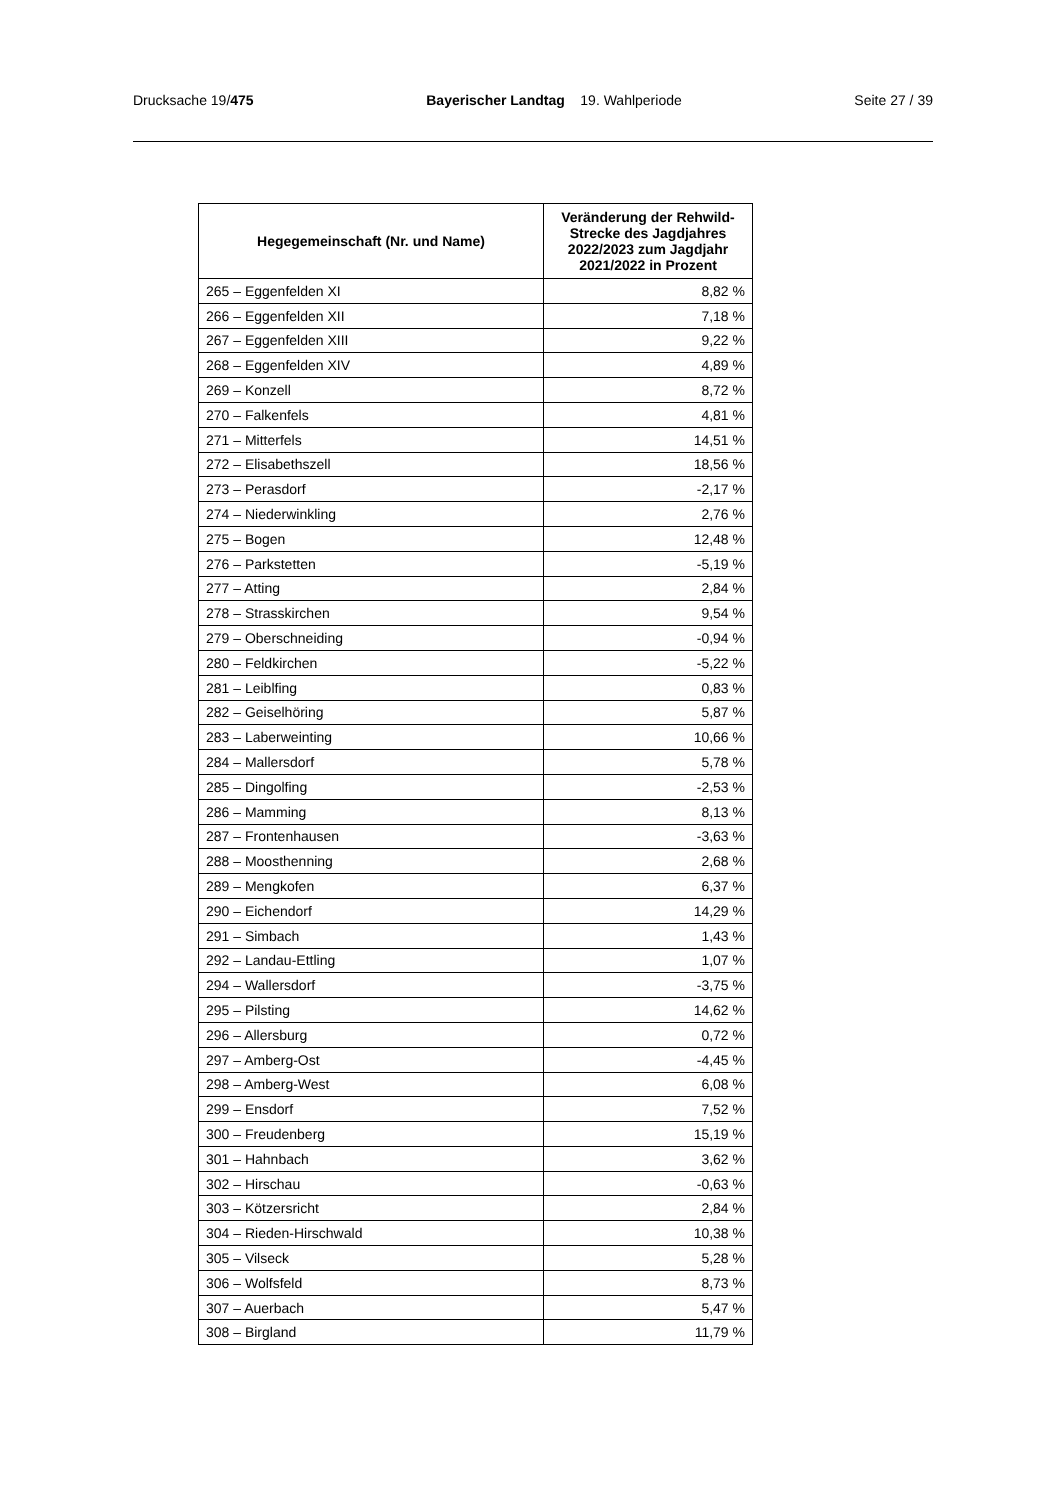Drucksache 19/475 Bayerischer Landtag 19. Wahlperiode Seite 27 / 39
| Hegegemeinschaft (Nr. und Name) | Veränderung der Rehwild-Strecke des Jagdjahres 2022/2023 zum Jagdjahr 2021/2022 in Prozent |
| --- | --- |
| 265 – Eggenfelden XI | 8,82 % |
| 266 – Eggenfelden XII | 7,18 % |
| 267 – Eggenfelden XIII | 9,22 % |
| 268 – Eggenfelden XIV | 4,89 % |
| 269 – Konzell | 8,72 % |
| 270 – Falkenfels | 4,81 % |
| 271 – Mitterfels | 14,51 % |
| 272 – Elisabethszell | 18,56 % |
| 273 – Perasdorf | -2,17 % |
| 274 – Niederwinkling | 2,76 % |
| 275 – Bogen | 12,48 % |
| 276 – Parkstetten | -5,19 % |
| 277 – Atting | 2,84 % |
| 278 – Strasskirchen | 9,54 % |
| 279 – Oberschneiding | -0,94 % |
| 280 – Feldkirchen | -5,22 % |
| 281 – Leiblfing | 0,83 % |
| 282 – Geiselhöring | 5,87 % |
| 283 – Laberweinting | 10,66 % |
| 284 – Mallersdorf | 5,78 % |
| 285 – Dingolfing | -2,53 % |
| 286 – Mamming | 8,13 % |
| 287 – Frontenhausen | -3,63 % |
| 288 – Moosthenning | 2,68 % |
| 289 – Mengkofen | 6,37 % |
| 290 – Eichendorf | 14,29 % |
| 291 – Simbach | 1,43 % |
| 292 – Landau-Ettling | 1,07 % |
| 294 – Wallersdorf | -3,75 % |
| 295 – Pilsting | 14,62 % |
| 296 – Allersburg | 0,72 % |
| 297 – Amberg-Ost | -4,45 % |
| 298 – Amberg-West | 6,08 % |
| 299 – Ensdorf | 7,52 % |
| 300 – Freudenberg | 15,19 % |
| 301 – Hahnbach | 3,62 % |
| 302 – Hirschau | -0,63 % |
| 303 – Kötzersricht | 2,84 % |
| 304 – Rieden-Hirschwald | 10,38 % |
| 305 – Vilseck | 5,28 % |
| 306 – Wolfsfeld | 8,73 % |
| 307 – Auerbach | 5,47 % |
| 308 – Birgland | 11,79 % |